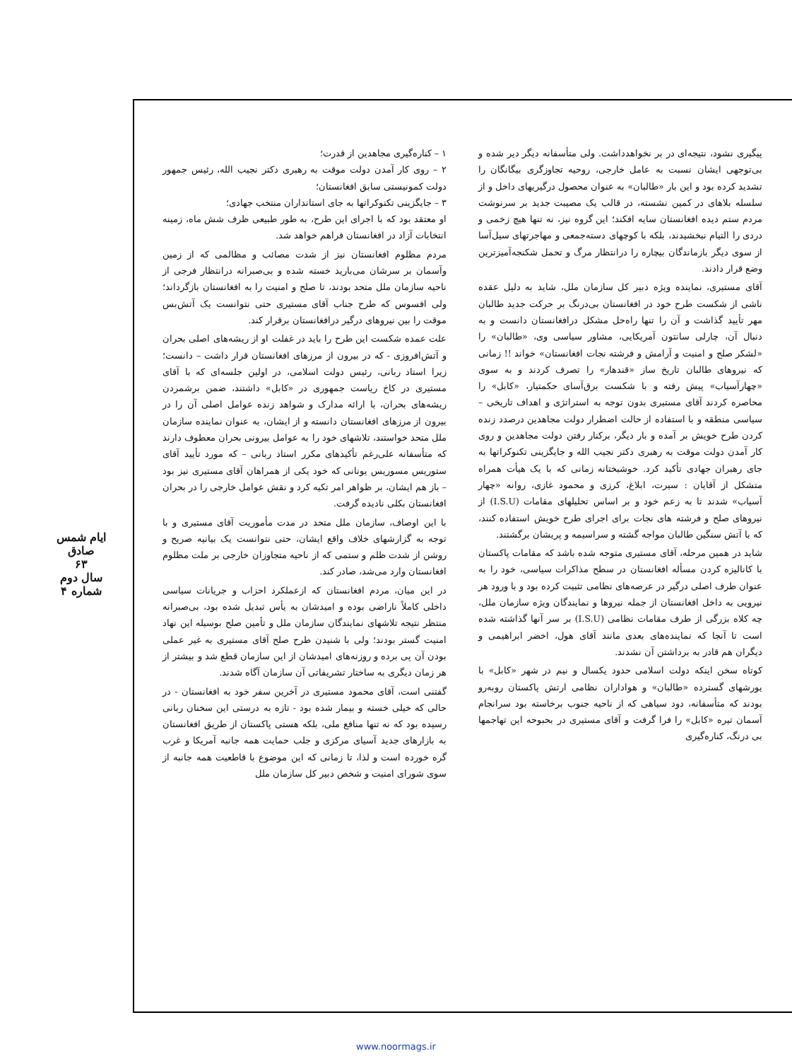ایام شمس صادق
۶۳
سال دوم
شماره ۴
۱ – کناره‌گیری مجاهدین از قدرت؛
۲ – روی کار آمدن دولت موقت به رهبری دکتر نجیب الله، رئیس جمهور دولت کمونیستی سابق افغانستان؛
۳ – جایگزینی تکنوکراتها به جای استانداران منتخب جهادی؛
او معتقد بود که با اجرای این طرح، به طور طبیعی ظرف شش ماه، زمینه انتخابات آزاد در افغانستان فراهم خواهد شد.
مردم مظلوم افغانستان نیز از شدت مصائب و مظالمی که از زمین وآسمان بر سرشان می‌بارید خسته شده و بی‌صبرانه درانتظار فرجی از ناحیه سازمان ملل متحد بودند، تا صلح و امنیت را به افغانستان بازگرداند؛ ولی افسوس که طرح جناب آقای مستیری حتی نتوانست یک آتش‌بس موقت را بین نیروهای درگیر درافغانستان برقرار کند.
علت عمده شکست این طرح را باید در غفلت او از ریشه‌های اصلی بحران و آتش‌افروزی - که در بیرون از مرزهای افغانستان قرار داشت – دانست؛ زیرا استاد ربانی، رئیس دولت اسلامی، در اولین جلسه‌ای که با آقای مستیری در کاخ ریاست جمهوری در «کابل» داشتند، ضمن برشمردن ریشه‌های بحران، با ارائه مدارک و شواهد زنده عوامل اصلی آن را در بیرون از مرزهای افغانستان دانسته و از ایشان، به عنوان نماینده سازمان ملل متحد خواستند، تلاشهای خود را به عوامل بیرونی بحران معطوف دارند که متأسفانه علی‌رغم تأکیدهای مکرر استاد ربانی – که مورد تأیید آقای ستوریس مسوریس یونانی که خود یکی از همراهان آقای مستیری نیز بود – باز هم ایشان، بر ظواهر امر تکیه کرد و نقش عوامل خارجی را در بحران افغانستان بکلی نادیده گرفت.
با این اوصاف، سازمان ملل متحد در مدت مأموریت آقای مستیری و با توجه به گزارشهای خلاف واقع ایشان، حتی نتوانست یک بیانیه صریح و روشن از شدت ظلم و ستمی که از ناحیه متجاوزان خارجی بر ملت مظلوم افغانستان وارد می‌شد، صادر کند.
در این میان، مردم افغانستان که ازعملکرد احزاب و جریانات سیاسی داخلی کاملاً ناراضی بوده و امیدشان به یأس تبدیل شده بود، بی‌صبرانه منتظر نتیجه تلاشهای نمایندگان سازمان ملل و تأمین صلح بوسیله این نهاد امنیت گستر بودند؛ ولی با شنیدن طرح صلح آقای مستیری به غیر عملی بودن آن پی برده و روزنه‌های امیدشان از این سازمان قطع شد و بیشتر از هر زمان دیگری به ساختار تشریفاتی آن سازمان آگاه شدند.
گفتنی است، آقای محمود مستیری در آخرین سفر خود به افغانستان - در حالی که خیلی خسته و بیمار شده بود - تازه به درستی این سخنان ربانی رسیده بود که نه تنها منافع ملی، بلکه هستی پاکستان از طریق افغانستان به بازارهای جدید آسیای مرکزی و جلب حمایت همه جانبه آمریکا و غرب گره خورده است و لذا، تا زمانی که این موضوع با قاطعیت همه جانبه از سوی شورای امنیت و شخص دبیر کل سازمان ملل
پیگیری نشود، نتیجه‌ای در بر نخواهدداشت. ولی متأسفانه دیگر دیر شده و بی‌توجهی ایشان نسبت به عامل خارجی، روحیه تجاوزگری بیگانگان را تشدید کرده بود و این بار «طالبان» به عنوان محصول درگیریهای داخل و از سلسله بلاهای در کمین نشسته، در قالب یک مصیبت جدید بر سرنوشت مردم ستم دیده افغانستان سایه افکند؛ این گروه نیز، نه تنها هیچ زخمی و دردی را التیام نبخشیدند، بلکه با کوچهای دسته‌جمعی و مهاجرتهای سیل‌آسا از سوی دیگر بازماندگان بیچاره را درانتظار مرگ و تحمل شکنجه‌آمیزترین وضع قرار دادند.
آقای مستیری، نماینده ویژه دبیر کل سازمان ملل، شاید به دلیل عقده ناشی از شکست طرح خود در افغانستان بی‌درنگ بر حرکت جدید طالبان مهر تأیید گذاشت و آن را تنها راه‌حل مشکل درافغانستان دانست و به دنبال آن، چارلی سانتون آمریکایی، مشاور سیاسی وی، «طالبان» را «لشکر صلح و امنیت و آرامش و فرشته نجات افغانستان» خواند !! زمانی که نیروهای طالبان تاریخ ساز «قندهار» را تصرف کردند و به سوی «چهارآسیاب» پیش رفته و با شکست برق‌آسای حکمتیار، «کابل» را محاصره کردند آقای مستیری بدون توجه به استراتژی و اهداف تاریخی – سیاسی منطقه و با استفاده از حالت اضطرار دولت مجاهدین درصدد زنده کردن طرح خویش بر آمده و بار دیگر، برکنار رفتن دولت مجاهدین و روی کار آمدن دولت موقت به رهبری دکتر نجیب الله و جایگزینی تکنوکراتها به جای رهبران جهادی تأکید کرد. خوشبختانه زمانی که با یک هیأت همراه متشکل از آقایان : سیرت، ابلاغ، کرزی و محمود غازی، روانه «چهار آسیاب» شدند تا به زعم خود و بر اساس تحلیلهای مقامات (I.S.U) از نیروهای صلح و فرشته های نجات برای اجرای طرح خویش استفاده کنند، که با آتش سنگین طالبان مواجه گشته و سراسیمه و پریشان برگشتند.
شاید در همین مرحله، آقای مستیری متوجه شده باشد که مقامات پاکستان با کانالیزه کردن مسأله افغانستان در سطح مذاکرات سیاسی، خود را به عنوان طرف اصلی درگیر در عرصه‌های نظامی تثبیت کرده بود و با ورود هر نیرویی به داخل افغانستان از جمله نیروها و نمایندگان ویژه سازمان ملل، چه کلاه بزرگی از طرف مقامات نظامی (I.S.U) بر سر آنها گذاشته شده است تا آنجا که نماینده‌های بعدی مانند آقای هول، اخضر ابراهیمی و دیگران هم قادر به برداشتن آن نشدند.
کوتاه سخن اینکه دولت اسلامی حدود یکسال و نیم در شهر «کابل» با یورشهای گسترده «طالبان» و هواداران نظامی ارتش پاکستان روبه‌رو بودند که متأسفانه، دود سیاهی که از ناحیه جنوب برخاسته بود سرانجام آسمان تیره «کابل» را فرا گرفت و آقای مستیری در بحبوحه این تهاجمها بی درنگ، کناره‌گیری
www.noormags.ir